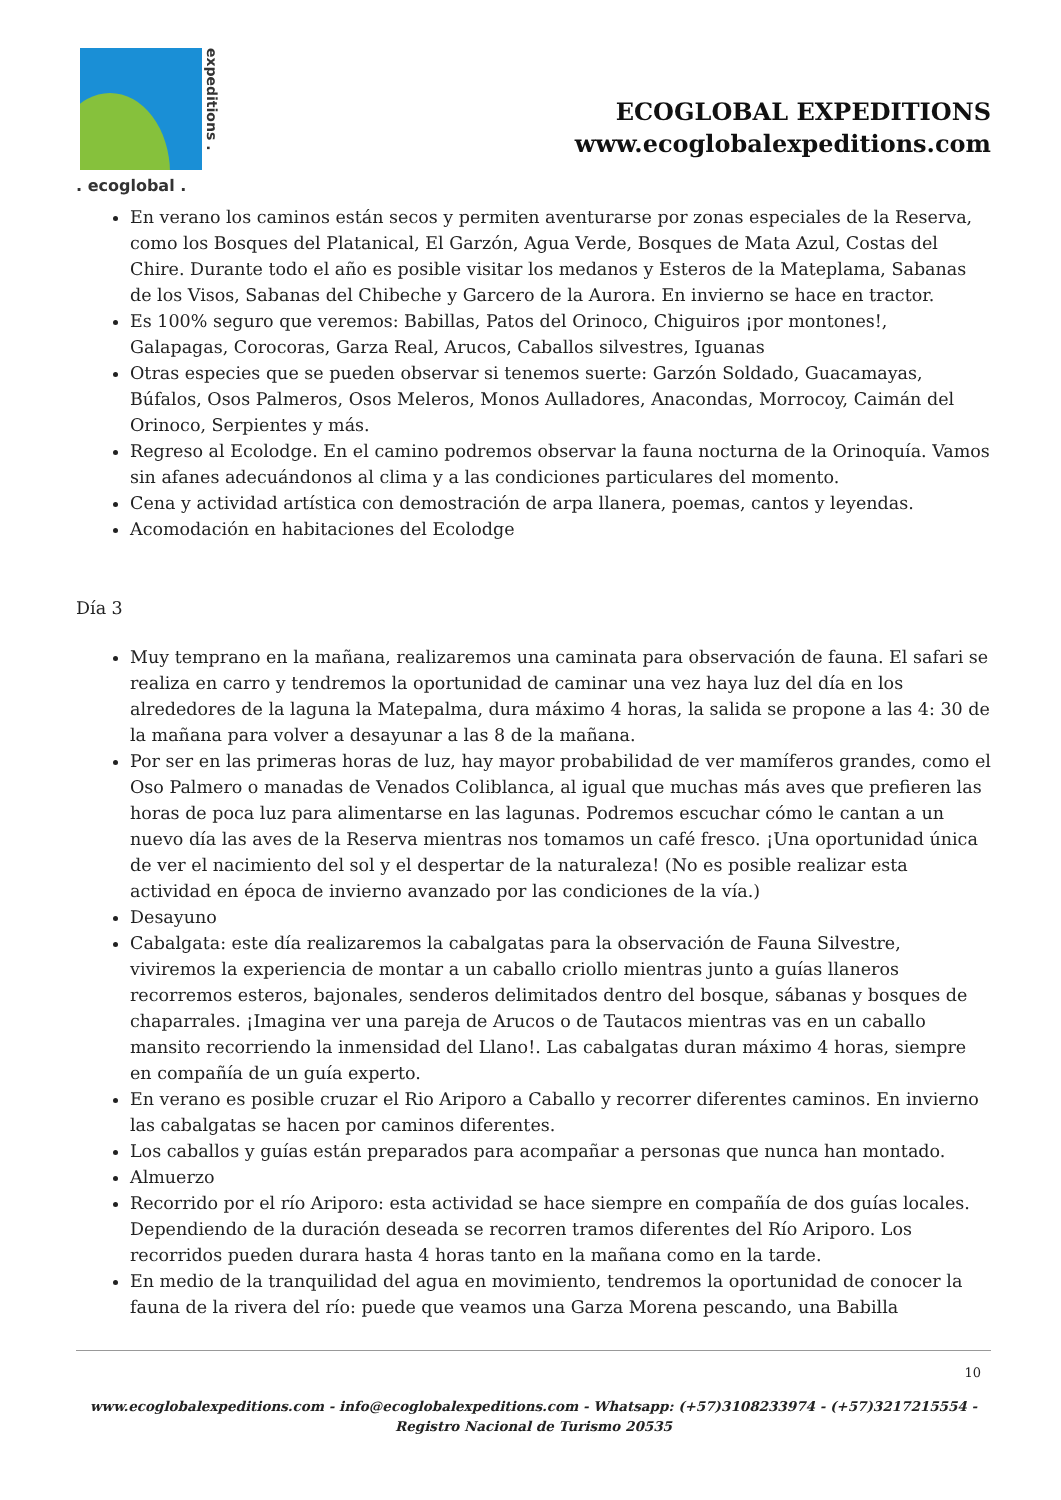expeditions .
. ecoglobal .
ECOGLOBAL EXPEDITIONS
www.ecoglobalexpeditions.com
En verano los caminos están secos y permiten aventurarse por zonas especiales de la Reserva, como los Bosques del Platanical, El Garzón, Agua Verde, Bosques de Mata Azul, Costas del Chire. Durante todo el año es posible visitar los medanos y Esteros de la Mateplama, Sabanas de los Visos, Sabanas del Chibeche y Garcero de la Aurora. En invierno se hace en tractor.
Es 100% seguro que veremos: Babillas, Patos del Orinoco, Chiguiros ¡por montones!, Galapagas, Corocoras, Garza Real, Arucos, Caballos silvestres, Iguanas
Otras especies que se pueden observar si tenemos suerte: Garzón Soldado, Guacamayas, Búfalos, Osos Palmeros, Osos Meleros, Monos Aulladores, Anacondas, Morrocoy, Caimán del Orinoco, Serpientes y más.
Regreso al Ecolodge. En el camino podremos observar la fauna nocturna de la Orinoquía. Vamos sin afanes adecuándonos al clima y a las condiciones particulares del momento.
Cena y actividad artística con demostración de arpa llanera, poemas, cantos y leyendas.
Acomodación en habitaciones del Ecolodge
Día 3
Muy temprano en la mañana, realizaremos una caminata para observación de fauna. El safari se realiza en carro y tendremos la oportunidad de caminar una vez haya luz del día en los alrededores de la laguna la Matepalma, dura máximo 4 horas, la salida se propone a las 4: 30 de la mañana para volver a desayunar a las 8 de la mañana.
Por ser en las primeras horas de luz, hay mayor probabilidad de ver mamíferos grandes, como el Oso Palmero o manadas de Venados Coliblanca, al igual que muchas más aves que prefieren las horas de poca luz para alimentarse en las lagunas. Podremos escuchar cómo le cantan a un nuevo día las aves de la Reserva mientras nos tomamos un café fresco. ¡Una oportunidad única de ver el nacimiento del sol y el despertar de la naturaleza! (No es posible realizar esta actividad en época de invierno avanzado por las condiciones de la vía.)
Desayuno
Cabalgata: este día realizaremos la cabalgatas para la observación de Fauna Silvestre, viviremos la experiencia de montar a un caballo criollo mientras junto a guías llaneros recorremos esteros, bajonales, senderos delimitados dentro del bosque, sábanas y bosques de chaparrales. ¡Imagina ver una pareja de Arucos o de Tautacos mientras vas en un caballo mansito recorriendo la inmensidad del Llano!. Las cabalgatas duran máximo 4 horas, siempre en compañía de un guía experto.
En verano es posible cruzar el Rio Ariporo a Caballo y recorrer diferentes caminos. En invierno las cabalgatas se hacen por caminos diferentes.
Los caballos y guías están preparados para acompañar a personas que nunca han montado.
Almuerzo
Recorrido por el río Ariporo: esta actividad se hace siempre en compañía de dos guías locales. Dependiendo de la duración deseada se recorren tramos diferentes del Río Ariporo. Los recorridos pueden durara hasta 4 horas tanto en la mañana como en la tarde.
En medio de la tranquilidad del agua en movimiento, tendremos la oportunidad de conocer la fauna de la rivera del río: puede que veamos una Garza Morena pescando, una Babilla
10
www.ecoglobalexpeditions.com - info@ecoglobalexpeditions.com - Whatsapp: (+57)3108233974 - (+57)3217215554 -
Registro Nacional de Turismo 20535